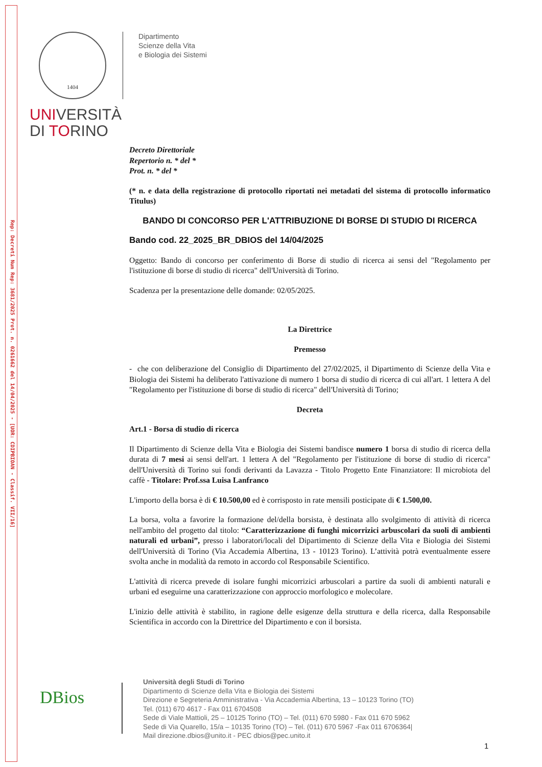Rep: Decreti Num Rep: 3681/2025 Prot. n. 0261662 del 14/04/2025 - [UOR: CDIPBIOAN - Classif. VII/16]
1404
Dipartimento
Scienze della Vita
e Biologia dei Sistemi
UNIVERSITÀ
DI TORINO
Decreto Direttoriale
Repertorio n. * del *
Prot. n. * del *
(* n. e data della registrazione di protocollo riportati nei metadati del sistema di protocollo informatico Titulus)
BANDO DI CONCORSO PER L'ATTRIBUZIONE DI BORSE DI STUDIO DI RICERCA
Bando cod. 22_2025_BR_DBIOS del 14/04/2025
Oggetto: Bando di concorso per conferimento di Borse di studio di ricerca ai sensi del "Regolamento per l'istituzione di borse di studio di ricerca" dell'Università di Torino.
Scadenza per la presentazione delle domande: 02/05/2025.
La Direttrice
Premesso
- che con deliberazione del Consiglio di Dipartimento del 27/02/2025, il Dipartimento di Scienze della Vita e Biologia dei Sistemi ha deliberato l'attivazione di numero 1 borsa di studio di ricerca di cui all'art. 1 lettera A del "Regolamento per l'istituzione di borse di studio di ricerca" dell'Università di Torino;
Decreta
Art.1 - Borsa di studio di ricerca
Il Dipartimento di Scienze della Vita e Biologia dei Sistemi bandisce numero 1 borsa di studio di ricerca della durata di 7 mesi ai sensi dell'art. 1 lettera A del "Regolamento per l'istituzione di borse di studio di ricerca" dell'Università di Torino sui fondi derivanti da Lavazza - Titolo Progetto Ente Finanziatore: Il microbiota del caffè - Titolare: Prof.ssa Luisa Lanfranco
L'importo della borsa è di € 10.500,00 ed è corrisposto in rate mensili posticipate di € 1.500,00.
La borsa, volta a favorire la formazione del/della borsista, è destinata allo svolgimento di attività di ricerca nell'ambito del progetto dal titolo: “Caratterizzazione di funghi micorrizici arbuscolari da suoli di ambienti naturali ed urbani”, presso i laboratori/locali del Dipartimento di Scienze della Vita e Biologia dei Sistemi dell'Università di Torino (Via Accademia Albertina, 13 - 10123 Torino). L’attività potrà eventualmente essere svolta anche in modalità da remoto in accordo col Responsabile Scientifico.
L'attività di ricerca prevede di isolare funghi micorrizici arbuscolari a partire da suoli di ambienti naturali e urbani ed eseguirne una caratterizzazione con approccio morfologico e molecolare.
L'inizio delle attività è stabilito, in ragione delle esigenze della struttura e della ricerca, dalla Responsabile Scientifica in accordo con la Direttrice del Dipartimento e con il borsista.
DBios
Università degli Studi di Torino
Dipartimento di Scienze della Vita e Biologia dei Sistemi
Direzione e Segreteria Amministrativa - Via Accademia Albertina, 13 – 10123 Torino (TO)
Tel. (011) 670 4617 - Fax 011 6704508
Sede di Viale Mattioli, 25 – 10125 Torino (TO) – Tel. (011) 670 5980 - Fax 011 670 5962
Sede di Via Quarello, 15/a – 10135 Torino (TO) – Tel. (011) 670 5967 -Fax 011 6706364|
Mail direzione.dbios@unito.it - PEC dbios@pec.unito.it
1